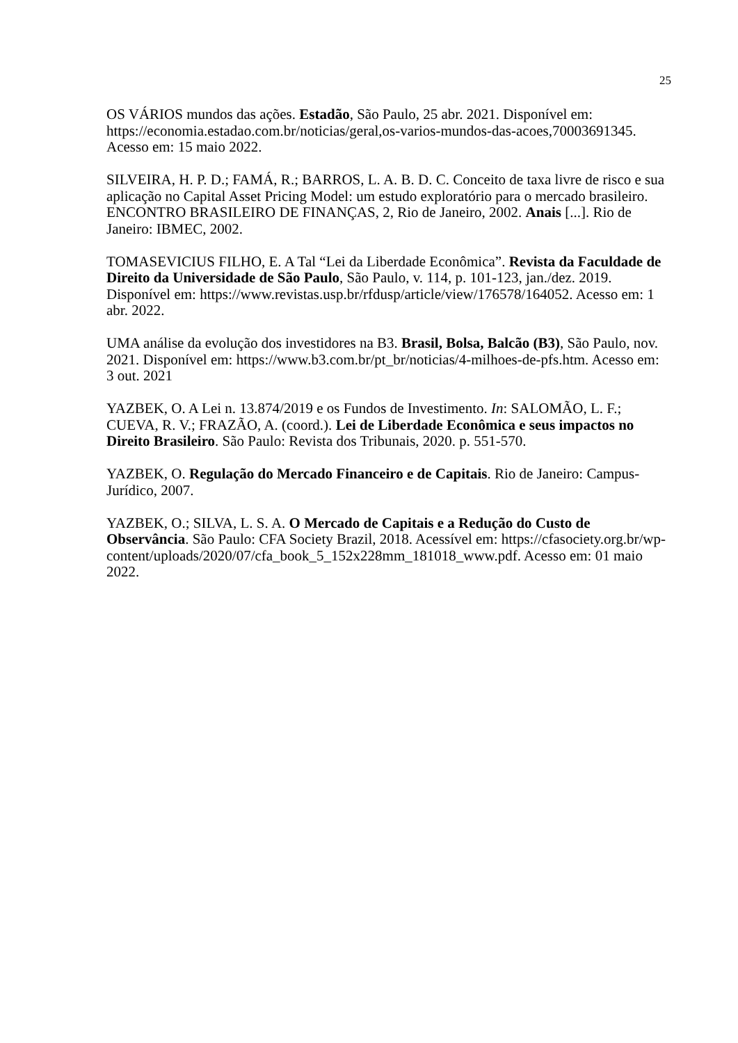25
OS VÁRIOS mundos das ações. Estadão, São Paulo, 25 abr. 2021. Disponível em: https://economia.estadao.com.br/noticias/geral,os-varios-mundos-das-acoes,70003691345. Acesso em: 15 maio 2022.
SILVEIRA, H. P. D.; FAMÁ, R.; BARROS, L. A. B. D. C. Conceito de taxa livre de risco e sua aplicação no Capital Asset Pricing Model: um estudo exploratório para o mercado brasileiro. ENCONTRO BRASILEIRO DE FINANÇAS, 2, Rio de Janeiro, 2002. Anais [...]. Rio de Janeiro: IBMEC, 2002.
TOMASEVICIUS FILHO, E. A Tal “Lei da Liberdade Econômica”. Revista da Faculdade de Direito da Universidade de São Paulo, São Paulo, v. 114, p. 101-123, jan./dez. 2019. Disponível em: https://www.revistas.usp.br/rfdusp/article/view/176578/164052. Acesso em: 1 abr. 2022.
UMA análise da evolução dos investidores na B3. Brasil, Bolsa, Balcão (B3), São Paulo, nov. 2021. Disponível em: https://www.b3.com.br/pt_br/noticias/4-milhoes-de-pfs.htm. Acesso em: 3 out. 2021
YAZBEK, O. A Lei n. 13.874/2019 e os Fundos de Investimento. In: SALOMÃO, L. F.; CUEVA, R. V.; FRAZÃO, A. (coord.). Lei de Liberdade Econômica e seus impactos no Direito Brasileiro. São Paulo: Revista dos Tribunais, 2020. p. 551-570.
YAZBEK, O. Regulação do Mercado Financeiro e de Capitais. Rio de Janeiro: Campus-Jurídico, 2007.
YAZBEK, O.; SILVA, L. S. A. O Mercado de Capitais e a Redução do Custo de Observância. São Paulo: CFA Society Brazil, 2018. Acessível em: https://cfasociety.org.br/wp-content/uploads/2020/07/cfa_book_5_152x228mm_181018_www.pdf. Acesso em: 01 maio 2022.